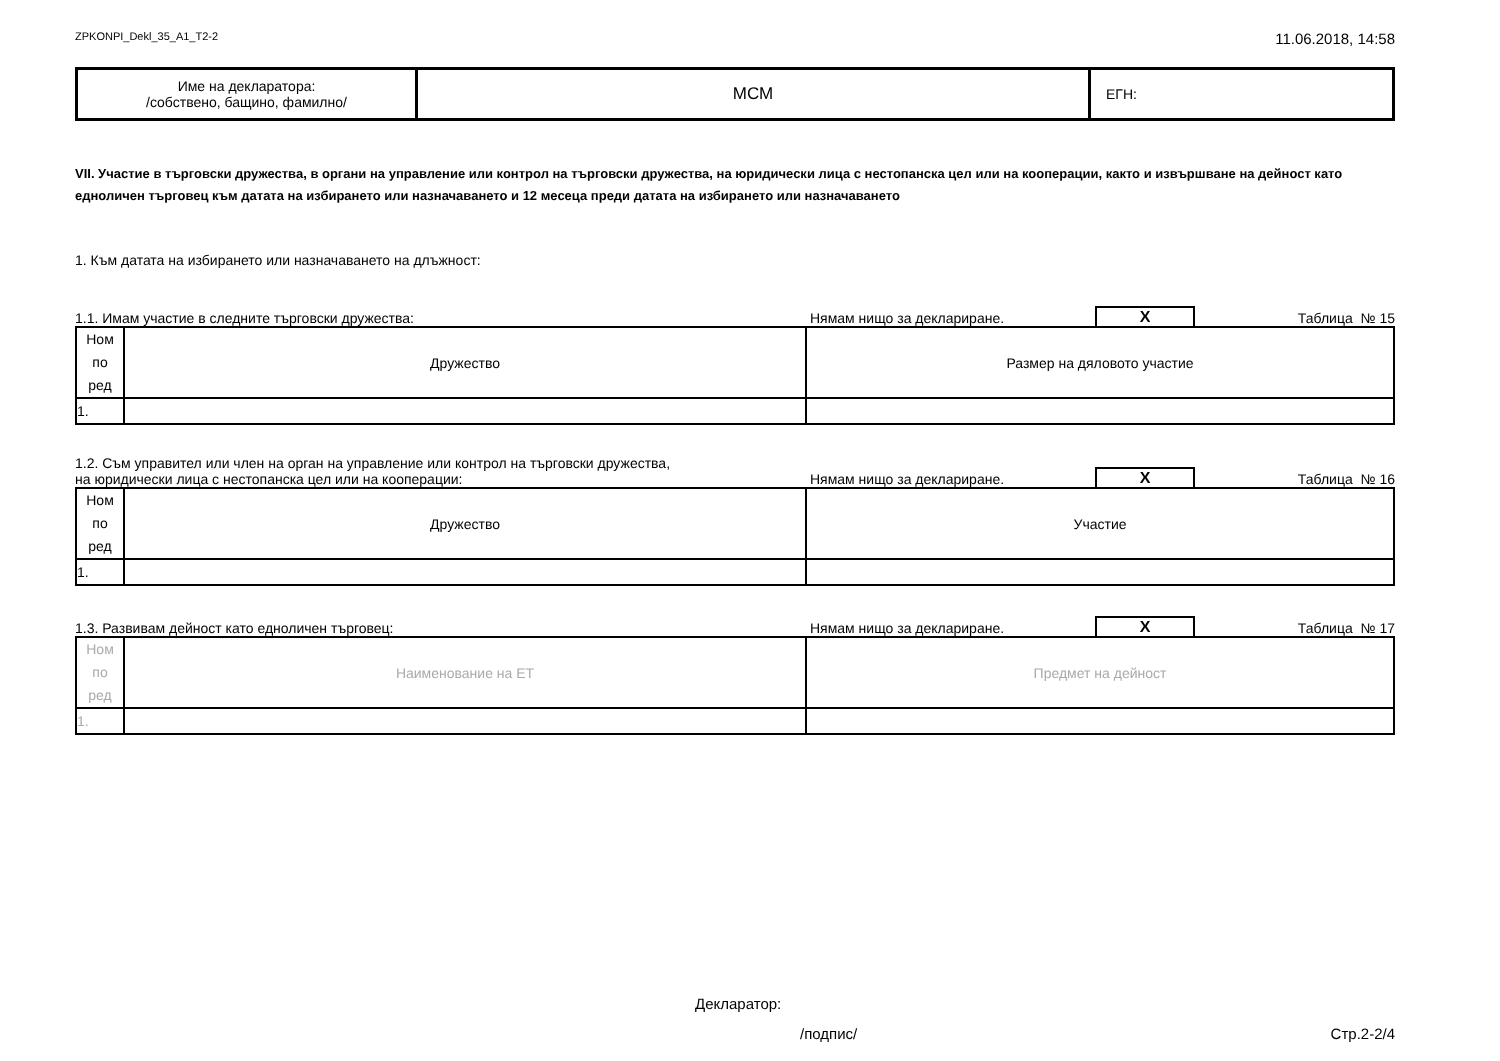ZPKONPI_Dekl_35_A1_T2-2 11.06.2018, 14:58
| Име на декларатора: /собствено, бащино, фамилно/ | МСМ | ЕГН: |
VII. Участие в търговски дружества, в органи на управление или контрол на търговски дружества, на юридически лица с нестопанска цел или на кооперации, както и извършване на дейност като едноличен търговец към датата на избирането или назначаването и 12 месеца преди датата на избирането или назначаването
1. Към датата на избирането или назначаването на длъжност:
1.1. Имам участие в следните търговски дружества: Нямам нищо за деклариране. X Таблица № 15
| Ном по ред | Дружество | Размер на дяловото участие |
| 1. | | |
1.2. Съм управител или член на орган на управление или контрол на търговски дружества,
на юридически лица с нестопанска цел или на кооперации: Нямам нищо за деклариране. X Таблица № 16
| Ном по ред | Дружество | Участие |
| 1. | | |
1.3. Развивам дейност като едноличен търговец: Нямам нищо за деклариране. X Таблица № 17
| Ном по ред | Наименование на ЕТ | Предмет на дейност |
| 1. | | |
Декларатор:
/подпис/ Стр.2-2/4